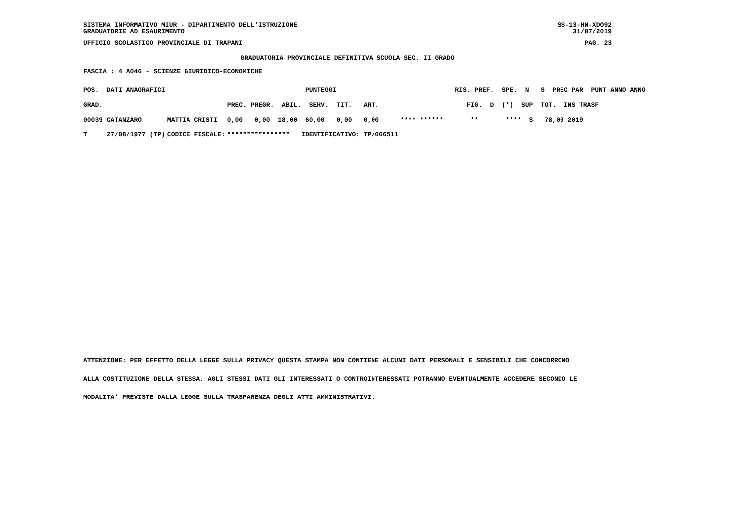SISTEMA INFORMATIVO MIUR - DIPARTIMENTO DELL'ISTRUZIONE
GRADUATORIE AD ESAURIMENTO SS-13-HN-XDO92
31/07/2019
UFFICIO SCOLASTICO PROVINCIALE DI TRAPANI PAG. 23
GRADUATORIA PROVINCIALE DEFINITIVA SCUOLA SEC. II GRADO
FASCIA : 4 A046 - SCIENZE GIURIDICO-ECONOMICHE
| POS. DATI ANAGRAFICI | | PUNTEGGI | RIS. PREF. SPE. N S PREC PAR PUNT ANNO ANNO |
| --- | --- | --- | --- |
| GRAD. | | PREC. PREGR. ABIL. SERV. TIT. ART. | FIG. D (*) SUP TOT. INS TRASF |
| 00039 CATANZARO | MATTIA CRISTI | 0,00 0,00 18,00 60,00 0,00 0,00 | **** ****** ** **** S 78,00 2019 |
| T 27/08/1977 (TP) | CODICE FISCALE: | **************** IDENTIFICATIVO: TP/066511 | |
ATTENZIONE: PER EFFETTO DELLA LEGGE SULLA PRIVACY QUESTA STAMPA NON CONTIENE ALCUNI DATI PERSONALI E SENSIBILI CHE CONCORRONO
ALLA COSTITUZIONE DELLA STESSA. AGLI STESSI DATI GLI INTERESSATI O CONTROINTERESSATI POTRANNO EVENTUALMENTE ACCEDERE SECONDO LE
MODALITA' PREVISTE DALLA LEGGE SULLA TRASPARENZA DEGLI ATTI AMMINISTRATIVI.